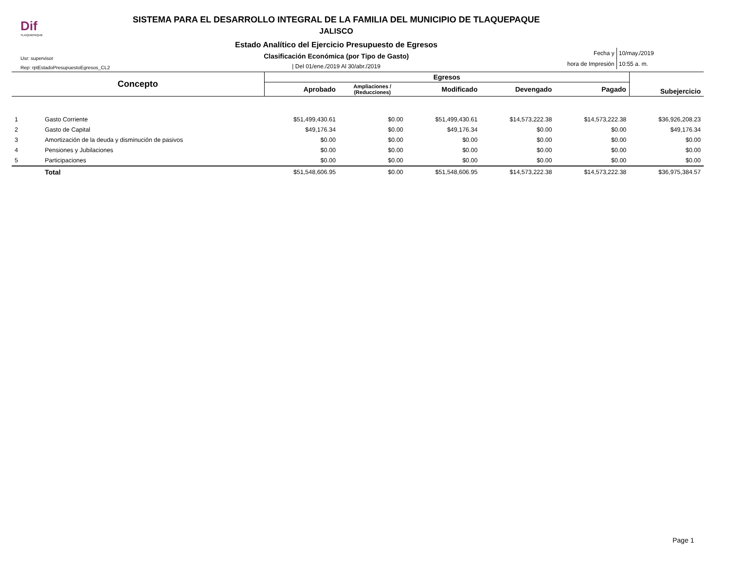Dif
TLAQUEPAQUE
SISTEMA PARA EL DESARROLLO INTEGRAL DE LA FAMILIA DEL MUNICIPIO DE TLAQUEPAQUE
JALISCO
Estado Analítico del Ejercicio Presupuesto de Egresos
Clasificación Económica (por Tipo de Gasto)
| Del 01/ene./2019 Al 30/abr./2019
Usr: supervisor
Rep: rptEstadoPresupuestoEgresos_CL2
| Fecha y | 10/may./2019 |
| hora de Impresión | 10:55 a. m. |
| Concepto | | Egresos | | | | | Subejercicio |
| --- | --- | --- | --- | --- | --- | --- | --- |
| | | Aprobado | Ampliaciones / (Reducciones) | Modificado | Devengado | Pagado | |
| 1 | Gasto Corriente | $51,499,430.61 | $0.00 | $51,499,430.61 | $14,573,222.38 | $14,573,222.38 | $36,926,208.23 |
| 2 | Gasto de Capital | $49,176.34 | $0.00 | $49,176.34 | $0.00 | $0.00 | $49,176.34 |
| 3 | Amortización de la deuda y disminución de pasivos | $0.00 | $0.00 | $0.00 | $0.00 | $0.00 | $0.00 |
| 4 | Pensiones y Jubilaciones | $0.00 | $0.00 | $0.00 | $0.00 | $0.00 | $0.00 |
| 5 | Participaciones | $0.00 | $0.00 | $0.00 | $0.00 | $0.00 | $0.00 |
| | Total | $51,548,606.95 | $0.00 | $51,548,606.95 | $14,573,222.38 | $14,573,222.38 | $36,975,384.57 |
Page 1